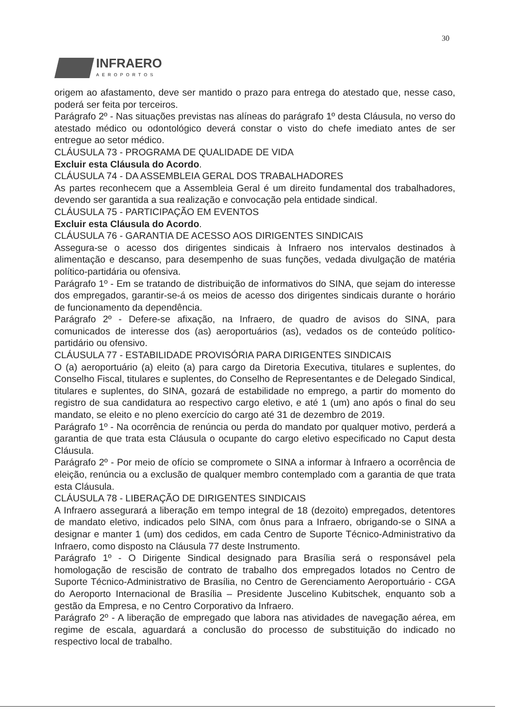30
INFRAERO
AEROPORTOS
origem ao afastamento, deve ser mantido o prazo para entrega do atestado que, nesse caso, poderá ser feita por terceiros.
Parágrafo 2º - Nas situações previstas nas alíneas do parágrafo 1º desta Cláusula, no verso do atestado médico ou odontológico deverá constar o visto do chefe imediato antes de ser entregue ao setor médico.
CLÁUSULA 73 - PROGRAMA DE QUALIDADE DE VIDA
Excluir esta Cláusula do Acordo.
CLÁUSULA 74 - DA ASSEMBLEIA GERAL DOS TRABALHADORES
As partes reconhecem que a Assembleia Geral é um direito fundamental dos trabalhadores, devendo ser garantida a sua realização e convocação pela entidade sindical.
CLÁUSULA 75 - PARTICIPAÇÃO EM EVENTOS
Excluir esta Cláusula do Acordo.
CLÁUSULA 76 - GARANTIA DE ACESSO AOS DIRIGENTES SINDICAIS
Assegura-se o acesso dos dirigentes sindicais à Infraero nos intervalos destinados à alimentação e descanso, para desempenho de suas funções, vedada divulgação de matéria político-partidária ou ofensiva.
Parágrafo 1º - Em se tratando de distribuição de informativos do SINA, que sejam do interesse dos empregados, garantir-se-á os meios de acesso dos dirigentes sindicais durante o horário de funcionamento da dependência.
Parágrafo 2º - Defere-se afixação, na Infraero, de quadro de avisos do SINA, para comunicados de interesse dos (as) aeroportuários (as), vedados os de conteúdo político-partidário ou ofensivo.
CLÁUSULA 77 - ESTABILIDADE PROVISÓRIA PARA DIRIGENTES SINDICAIS
O (a) aeroportuário (a) eleito (a) para cargo da Diretoria Executiva, titulares e suplentes, do Conselho Fiscal, titulares e suplentes, do Conselho de Representantes e de Delegado Sindical, titulares e suplentes, do SINA, gozará de estabilidade no emprego, a partir do momento do registro de sua candidatura ao respectivo cargo eletivo, e até 1 (um) ano após o final do seu mandato, se eleito e no pleno exercício do cargo até 31 de dezembro de 2019.
Parágrafo 1º - Na ocorrência de renúncia ou perda do mandato por qualquer motivo, perderá a garantia de que trata esta Cláusula o ocupante do cargo eletivo especificado no Caput desta Cláusula.
Parágrafo 2º - Por meio de ofício se compromete o SINA a informar à Infraero a ocorrência de eleição, renúncia ou a exclusão de qualquer membro contemplado com a garantia de que trata esta Cláusula.
CLÁUSULA 78 - LIBERAÇÃO DE DIRIGENTES SINDICAIS
A Infraero assegurará a liberação em tempo integral de 18 (dezoito) empregados, detentores de mandato eletivo, indicados pelo SINA, com ônus para a Infraero, obrigando-se o SINA a designar e manter 1 (um) dos cedidos, em cada Centro de Suporte Técnico-Administrativo da Infraero, como disposto na Cláusula 77 deste Instrumento.
Parágrafo 1º - O Dirigente Sindical designado para Brasília será o responsável pela homologação de rescisão de contrato de trabalho dos empregados lotados no Centro de Suporte Técnico-Administrativo de Brasília, no Centro de Gerenciamento Aeroportuário - CGA do Aeroporto Internacional de Brasília – Presidente Juscelino Kubitschek, enquanto sob a gestão da Empresa, e no Centro Corporativo da Infraero.
Parágrafo 2º - A liberação de empregado que labora nas atividades de navegação aérea, em regime de escala, aguardará a conclusão do processo de substituição do indicado no respectivo local de trabalho.